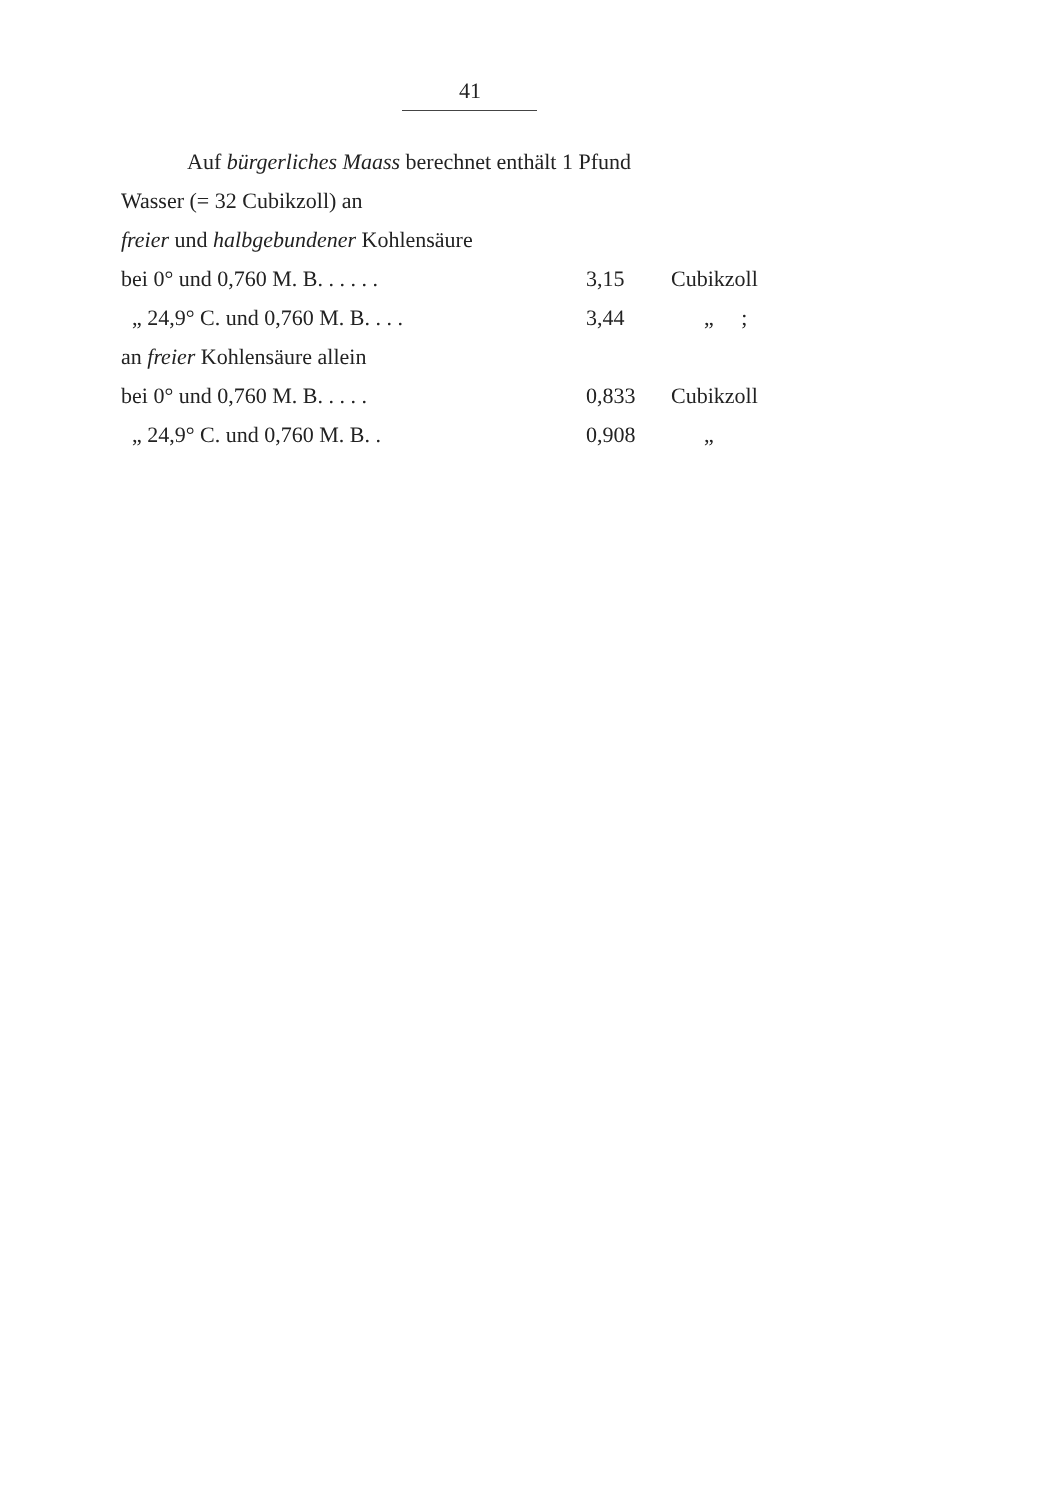41
Auf bürgerliches Maass berechnet enthält 1 Pfund
Wasser (= 32 Cubikzoll) an
freier und halbgebundener Kohlensäure
bei 0° und 0,760 M. B. . . . . . 3,15 Cubikzoll
„ 24,9° C. und 0,760 M. B. . . . 3,44 „ ;
an freier Kohlensäure allein
bei 0° und 0,760 M. B. . . . . 0,833 Cubikzoll
„ 24,9° C. und 0,760 M. B. . 0,908 „